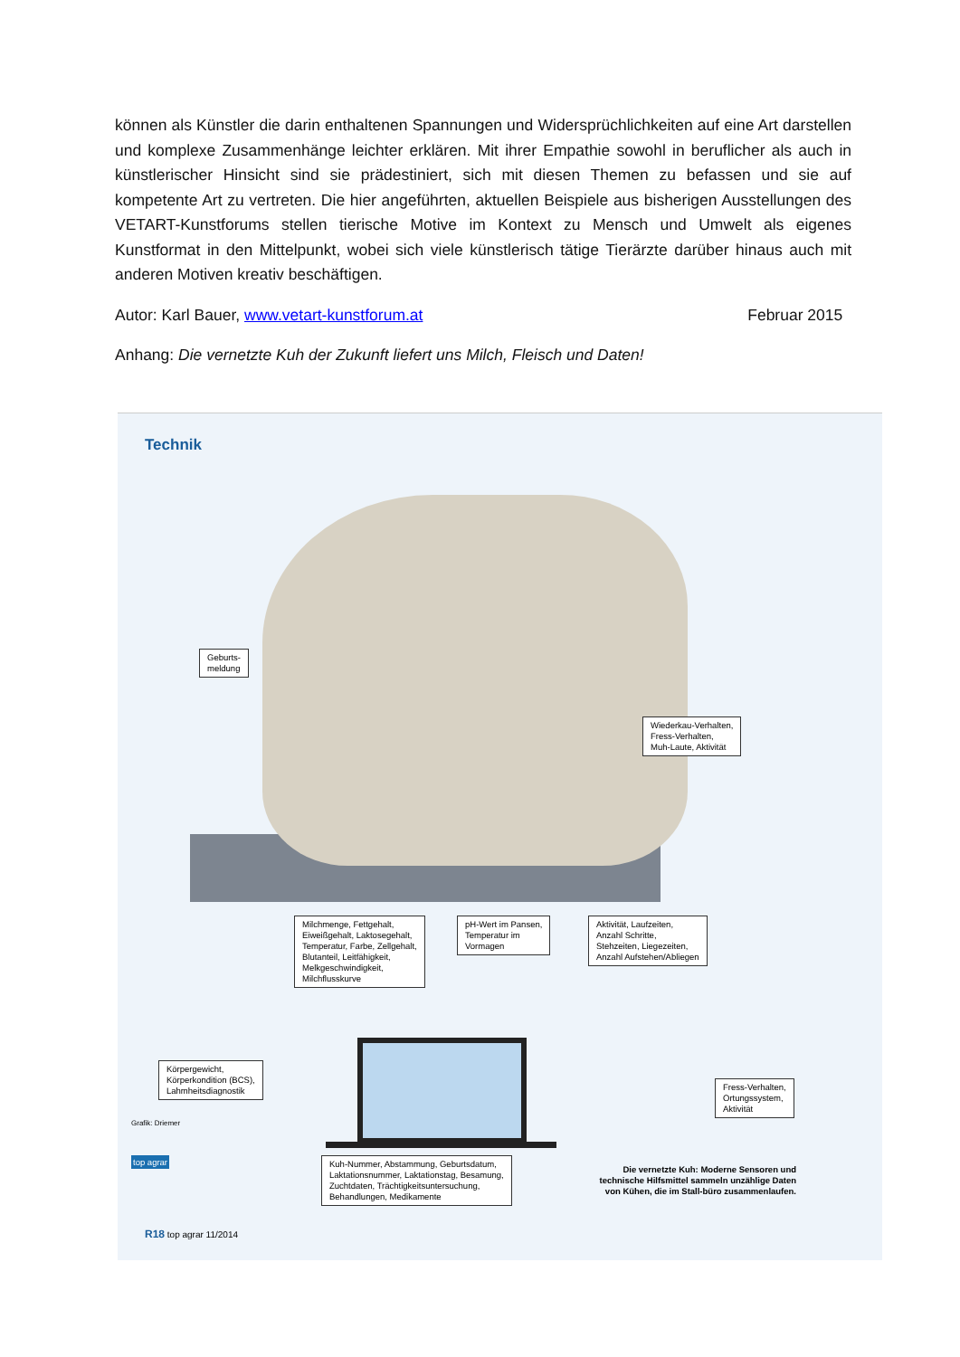können als Künstler die darin enthaltenen Spannungen und Widersprüchlichkeiten auf eine Art darstellen und komplexe Zusammenhänge leichter erklären. Mit ihrer Empathie sowohl in beruflicher als auch in künstlerischer Hinsicht sind sie prädestiniert, sich mit diesen Themen zu befassen und sie auf kompetente Art zu vertreten. Die hier angeführten, aktuellen Beispiele aus bisherigen Ausstellungen des VETART-Kunstforums stellen tierische Motive im Kontext zu Mensch und Umwelt als eigenes Kunstformat in den Mittelpunkt, wobei sich viele künstlerisch tätige Tierärzte darüber hinaus auch mit anderen Motiven kreativ beschäftigen.
Autor: Karl Bauer, www.vetart-kunstforum.at Februar 2015
Anhang: Die vernetzte Kuh der Zukunft liefert uns Milch, Fleisch und Daten!
Technik
Geburts-
meldung
Wiederkau-Verhalten,
Fress-Verhalten,
Muh-Laute, Aktivität
Milchmenge, Fettgehalt,
Eiweißgehalt, Laktosegehalt,
Temperatur, Farbe, Zellgehalt,
Blutanteil, Leitfähigkeit,
Melkgeschwindigkeit,
Milchflusskurve
pH-Wert im Pansen,
Temperatur im
Vormagen
Aktivität, Laufzeiten,
Anzahl Schritte,
Stehzeiten, Liegezeiten,
Anzahl Aufstehen/Abliegen
Körpergewicht,
Körperkondition (BCS),
Lahmheitsdiagnostik
Fress-Verhalten,
Ortungssystem,
Aktivität
Kuh-Nummer, Abstammung, Geburtsdatum,
Laktationsnummer, Laktationstag, Besamung,
Zuchtdaten, Trächtigkeitsuntersuchung,
Behandlungen, Medikamente
Die vernetzte Kuh: Moderne Sensoren und technische Hilfsmittel sammeln unzählige Daten von Kühen, die im Stall-büro zusammenlaufen.
Grafik: Driemer
top agrar
R18 top agrar 11/2014